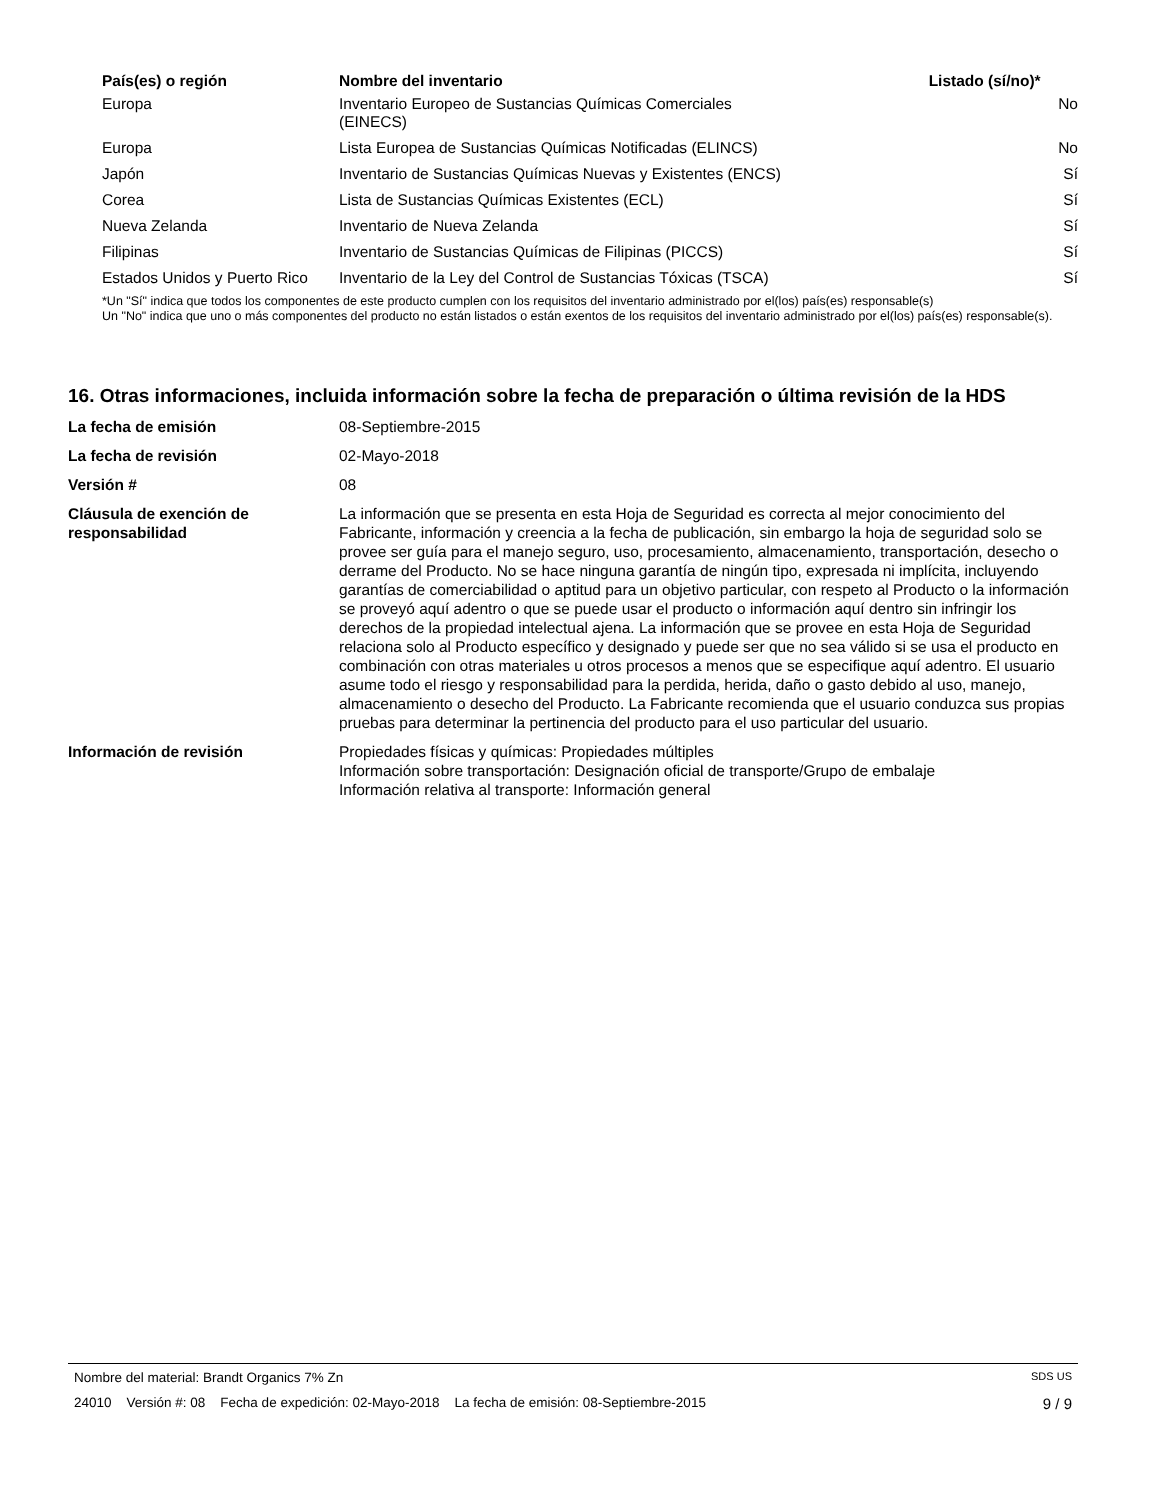| País(es) o región | Nombre del inventario | Listado (sí/no)* |
| --- | --- | --- |
| Europa | Inventario Europeo de Sustancias Químicas Comerciales (EINECS) | No |
| Europa | Lista Europea de Sustancias Químicas Notificadas (ELINCS) | No |
| Japón | Inventario de Sustancias Químicas Nuevas y Existentes (ENCS) | Sí |
| Corea | Lista de Sustancias Químicas Existentes (ECL) | Sí |
| Nueva Zelanda | Inventario de Nueva Zelanda | Sí |
| Filipinas | Inventario de Sustancias Químicas de Filipinas (PICCS) | Sí |
| Estados Unidos y Puerto Rico | Inventario de la Ley del Control de Sustancias Tóxicas (TSCA) | Sí |
*Un "Sí" indica que todos los componentes de este producto cumplen con los requisitos del inventario administrado por el(los) país(es) responsable(s)
Un "No" indica que uno o más componentes del producto no están listados o están exentos de los requisitos del inventario administrado por el(los) país(es) responsable(s).
16. Otras informaciones, incluida información sobre la fecha de preparación o última revisión de la HDS
| La fecha de emisión | 08-Septiembre-2015 |
| La fecha de revisión | 02-Mayo-2018 |
| Versión # | 08 |
| Cláusula de exención de responsabilidad | La información que se presenta en esta Hoja de Seguridad es correcta al mejor conocimiento del Fabricante, información y creencia a la fecha de publicación, sin embargo la hoja de seguridad solo se provee ser guía para el manejo seguro, uso, procesamiento, almacenamiento, transportación, desecho o derrame del Producto. No se hace ninguna garantía de ningún tipo, expresada ni implícita, incluyendo garantías de comerciabilidad o aptitud para un objetivo particular, con respeto al Producto o la información se proveyó aquí adentro o que se puede usar el producto o información aquí dentro sin infringir los derechos de la propiedad intelectual ajena. La información que se provee en esta Hoja de Seguridad relaciona solo al Producto específico y designado y puede ser que no sea válido si se usa el producto en combinación con otras materiales u otros procesos a menos que se especifique aquí adentro. El usuario asume todo el riesgo y responsabilidad para la perdida, herida, daño o gasto debido al uso, manejo, almacenamiento o desecho del Producto. La Fabricante recomienda que el usuario conduzca sus propias pruebas para determinar la pertinencia del producto para el uso particular del usuario. |
| Información de revisión | Propiedades físicas y químicas: Propiedades múltiples Información sobre transportación: Designación oficial de transporte/Grupo de embalaje Información relativa al transporte: Información general |
Nombre del material: Brandt Organics 7% Zn SDS US
24010 Versión #: 08 Fecha de expedición: 02-Mayo-2018 La fecha de emisión: 08-Septiembre-2015 9 / 9